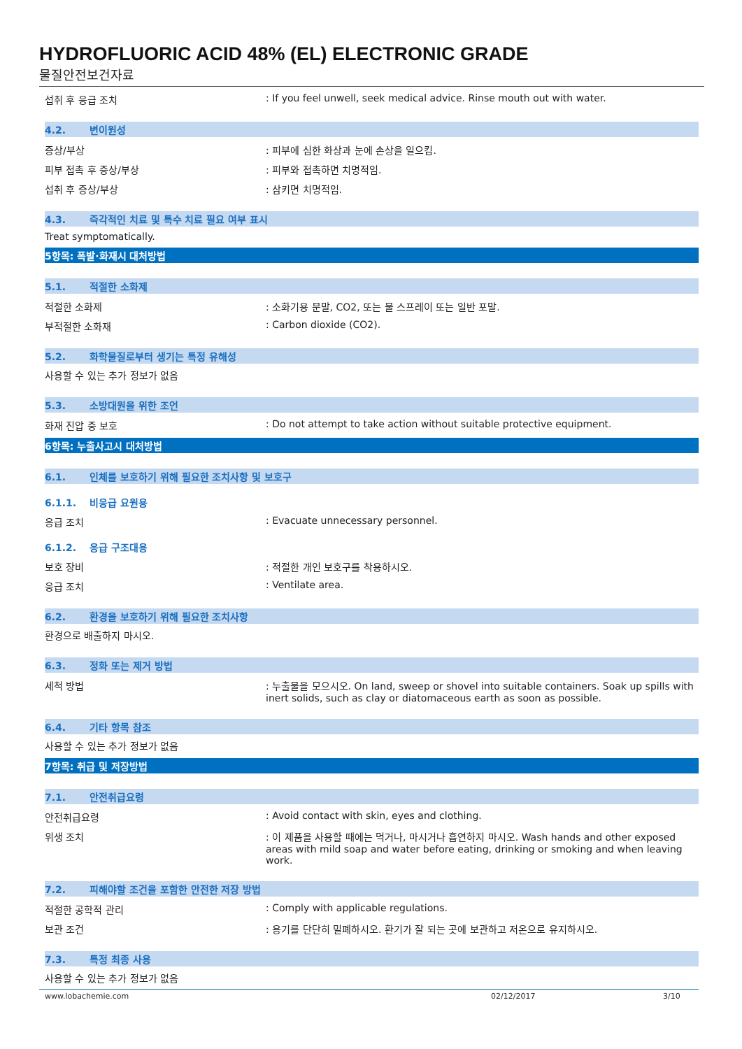HYDROFLUORIC ACID 48% (EL) ELECTRONIC GRADE
물질안전보건자료
섭취 후 응급 조치 : If you feel unwell, seek medical advice. Rinse mouth out with water.
4.2. 변이원성
증상/부상 : 피부에 심한 화상과 눈에 손상을 일으킴.
피부 접촉 후 증상/부상 : 피부와 접촉하면 치명적임.
섭취 후 증상/부상 : 삼키면 치명적임.
4.3. 즉각적인 치료 및 특수 치료 필요 여부 표시
Treat symptomatically.
5항목: 폭발·화재시 대처방법
5.1. 적절한 소화제
적절한 소화제 : 소화기용 분말, CO2, 또는 물 스프레이 또는 일반 포말.
부적절한 소화재 : Carbon dioxide (CO2).
5.2. 화학물질로부터 생기는 특정 유해성
사용할 수 있는 추가 정보가 없음
5.3. 소방대원을 위한 조언
화재 진압 중 보호 : Do not attempt to take action without suitable protective equipment.
6항목: 누출사고시 대처방법
6.1. 인체를 보호하기 위해 필요한 조치사항 및 보호구
6.1.1. 비응급 요원용
응급 조치 : Evacuate unnecessary personnel.
6.1.2. 응급 구조대용
보호 장비 : 적절한 개인 보호구를 착용하시오.
응급 조치 : Ventilate area.
6.2. 환경을 보호하기 위해 필요한 조치사항
환경으로 배출하지 마시오.
6.3. 정화 또는 제거 방법
세척 방법 : 누출물을 모으시오. On land, sweep or shovel into suitable containers. Soak up spills with inert solids, such as clay or diatomaceous earth as soon as possible.
6.4. 기타 항목 참조
사용할 수 있는 추가 정보가 없음
7항목: 취급 및 저장방법
7.1. 안전취급요령
안전취급요령 : Avoid contact with skin, eyes and clothing.
위생 조치 : 이 제품을 사용할 때에는 먹거나, 마시거나 흡연하지 마시오. Wash hands and other exposed areas with mild soap and water before eating, drinking or smoking and when leaving work.
7.2. 피해야할 조건을 포함한 안전한 저장 방법
적절한 공학적 관리 : Comply with applicable regulations.
보관 조건 : 용기를 단단히 밀폐하시오. 환기가 잘 되는 곳에 보관하고 저온으로 유지하시오.
7.3. 특정 최종 사용
사용할 수 있는 추가 정보가 없음
www.lobachemie.com 02/12/2017 3/10